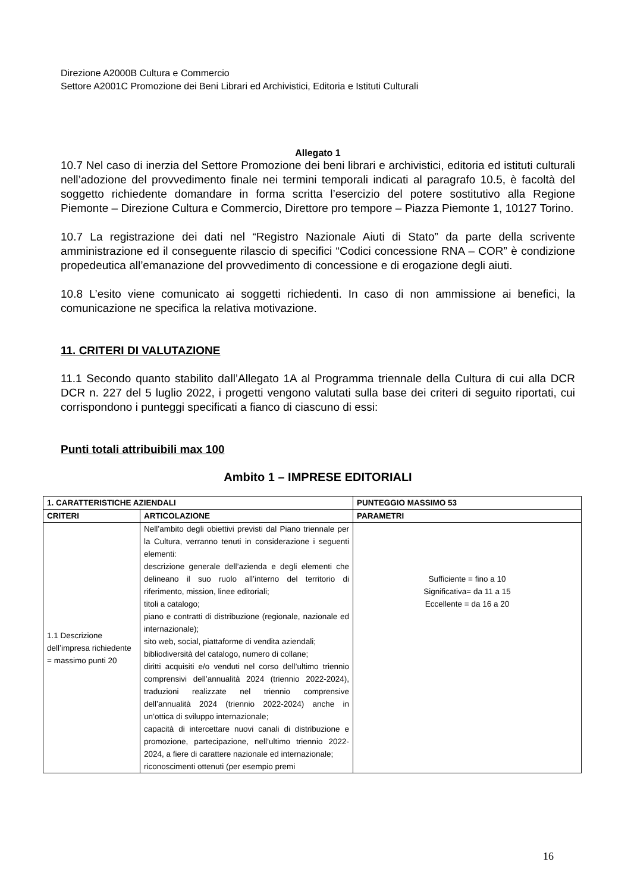Direzione A2000B Cultura e Commercio
Settore A2001C Promozione dei Beni Librari ed Archivistici, Editoria e Istituti Culturali
Allegato 1
10.7 Nel caso di inerzia del Settore Promozione dei beni librari e archivistici, editoria ed istituti culturali nell’adozione del provvedimento finale nei termini temporali indicati al paragrafo 10.5, è facoltà del soggetto richiedente domandare in forma scritta l’esercizio del potere sostitutivo alla Regione Piemonte – Direzione Cultura e Commercio, Direttore pro tempore – Piazza Piemonte 1, 10127 Torino.
10.7 La registrazione dei dati nel “Registro Nazionale Aiuti di Stato” da parte della scrivente amministrazione ed il conseguente rilascio di specifici “Codici concessione RNA – COR” è condizione propedeutica all’emanazione del provvedimento di concessione e di erogazione degli aiuti.
10.8 L’esito viene comunicato ai soggetti richiedenti. In caso di non ammissione ai benefici, la comunicazione ne specifica la relativa motivazione.
11. CRITERI DI VALUTAZIONE
11.1 Secondo quanto stabilito dall’Allegato 1A al Programma triennale della Cultura di cui alla DCR DCR n. 227 del 5 luglio 2022, i progetti vengono valutati sulla base dei criteri di seguito riportati, cui corrispondono i punteggi specificati a fianco di ciascuno di essi:
Punti totali attribuibili max 100
Ambito 1 – IMPRESE EDITORIALI
| 1. CARATTERISTICHE AZIENDALI | | PUNTEGGIO MASSIMO 53 |
| --- | --- | --- |
| CRITERI | ARTICOLAZIONE | PARAMETRI |
| 1.1 Descrizione dell’impresa richiedente = massimo punti 20 | Nell’ambito degli obiettivi previsti dal Piano triennale per la Cultura, verranno tenuti in considerazione i seguenti elementi: descrizione generale dell’azienda e degli elementi che delineano il suo ruolo all’interno del territorio di riferimento, mission, linee editoriali; titoli a catalogo; piano e contratti di distribuzione (regionale, nazionale ed internazionale); sito web, social, piattaforme di vendita aziendali; bibliodiversità del catalogo, numero di collane; diritti acquisiti e/o venduti nel corso dell’ultimo triennio comprensivi dell’annualità 2024 (triennio 2022-2024), traduzioni realizzate nel triennio comprensive dell’annualità 2024 (triennio 2022-2024) anche in un’ottica di sviluppo internazionale; capacità di intercettare nuovi canali di distribuzione e promozione, partecipazione, nell’ultimo triennio 2022-2024, a fiere di carattere nazionale ed internazionale; riconoscimenti ottenuti (per esempio premi | Sufficiente = fino a 10 Significativa= da 11 a 15 Eccellente = da 16 a 20 |
16